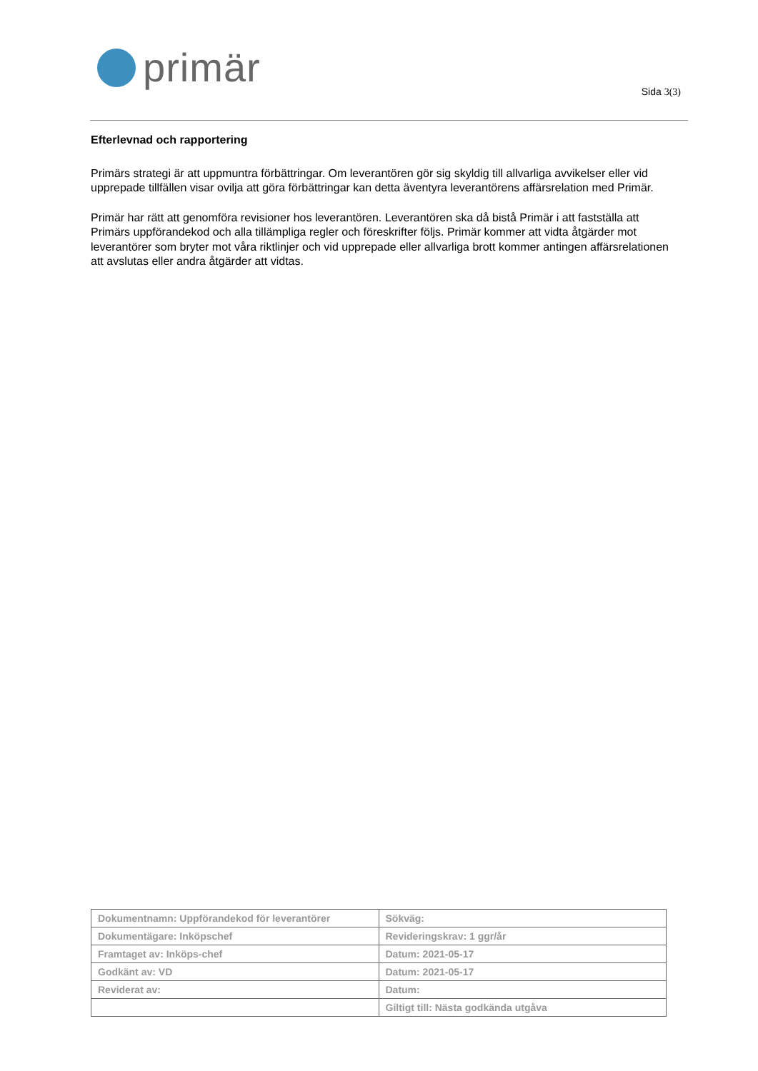primär
Sida 3(3)
Efterlevnad och rapportering
Primärs strategi är att uppmuntra förbättringar. Om leverantören gör sig skyldig till allvarliga avvikelser eller vid upprepade tillfällen visar ovilja att göra förbättringar kan detta äventyra leverantörens affärsrelation med Primär.
Primär har rätt att genomföra revisioner hos leverantören. Leverantören ska då bistå Primär i att fastställa att Primärs uppförandekod och alla tillämpliga regler och föreskrifter följs. Primär kommer att vidta åtgärder mot leverantörer som bryter mot våra riktlinjer och vid upprepade eller allvarliga brott kommer antingen affärsrelationen att avslutas eller andra åtgärder att vidtas.
| Dokumentnamn: Uppförandekod för leverantörer | Sökväg: |
| Dokumentägare: Inköpschef | Revideringskrav: 1 ggr/år |
| Framtaget av: Inköps-chef | Datum: 2021-05-17 |
| Godkänt av: VD | Datum: 2021-05-17 |
| Reviderat av: | Datum: |
| | Giltigt till: Nästa godkända utgåva |